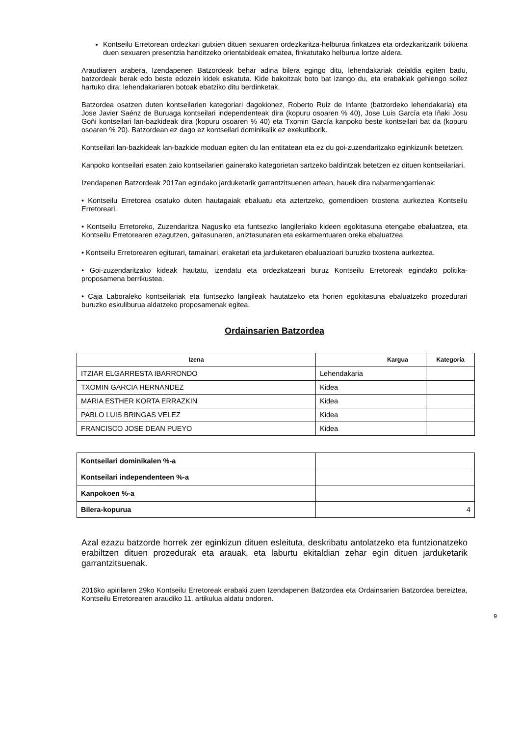Kontseilu Erretorean ordezkari gutxien dituen sexuaren ordezkaritza-helburua finkatzea eta ordezkaritzarik txikiena duen sexuaren presentzia handitzeko orientabideak ematea, finkatutako helburua lortze aldera.
Araudiaren arabera, Izendapenen Batzordeak behar adina bilera egingo ditu, lehendakariak deialdia egiten badu, batzordeak berak edo beste edozein kidek eskatuta. Kide bakoitzak boto bat izango du, eta erabakiak gehiengo soilez hartuko dira; lehendakariaren botoak ebatziko ditu berdinketak.
Batzordea osatzen duten kontseilarien kategoriari dagokionez, Roberto Ruiz de Infante (batzordeko lehendakaria) eta Jose Javier Saénz de Buruaga kontseilari independenteak dira (kopuru osoaren % 40), Jose Luis García eta Iñaki Josu Goñi kontseilari lan-bazkideak dira (kopuru osoaren % 40) eta Txomin García kanpoko beste kontseilari bat da (kopuru osoaren % 20). Batzordean ez dago ez kontseilari dominikalik ez exekutiborik.
Kontseilari lan-bazkideak lan-bazkide moduan egiten du lan entitatean eta ez du goi-zuzendaritzako eginkizunik betetzen.
Kanpoko kontseilari esaten zaio kontseilarien gainerako kategorietan sartzeko baldintzak betetzen ez dituen kontseilariari.
Izendapenen Batzordeak 2017an egindako jarduketarik garrantzitsuenen artean, hauek dira nabarmengarrienak:
• Kontseilu Erretorea osatuko duten hautagaiak ebaluatu eta aztertzeko, gomendioen txostena aurkeztea Kontseilu Erretoreari.
• Kontseilu Erretoreko, Zuzendaritza Nagusiko eta funtsezko langileriako kideen egokitasuna etengabe ebaluatzea, eta Kontseilu Erretorearen ezagutzen, gaitasunaren, aniztasunaren eta eskarmentuaren oreka ebaluatzea.
• Kontseilu Erretorearen egiturari, tamainari, eraketari eta jarduketaren ebaluazioari buruzko txostena aurkeztea.
• Goi-zuzendaritzako kideak hautatu, izendatu eta ordezkatzeari buruz Kontseilu Erretoreak egindako politika-proposamena berrikustea.
• Caja Laboraleko kontseilariak eta funtsezko langileak hautatzeko eta horien egokitasuna ebaluatzeko prozedurari buruzko eskuliburua aldatzeko proposamenak egitea.
Ordainsarien Batzordea
| Izena | Kargua | Kategoria |
| --- | --- | --- |
| ITZIAR ELGARRESTA IBARRONDO | Lehendakaria | |
| TXOMIN GARCIA HERNANDEZ | Kidea | |
| MARIA ESTHER KORTA ERRAZKIN | Kidea | |
| PABLO LUIS BRINGAS VELEZ | Kidea | |
| FRANCISCO JOSE DEAN PUEYO | Kidea | |
| Kontseilari dominikalen %-a | |
| Kontseilari independenteen %-a | |
| Kanpokoen %-a | |
| Bilera-kopurua | 4 |
Azal ezazu batzorde horrek zer eginkizun dituen esleituta, deskribatu antolatzeko eta funtzionatzeko erabiltzen dituen prozedurak eta arauak, eta laburtu ekitaldian zehar egin dituen jarduketarik garrantzitsuenak.
2016ko apirilaren 29ko Kontseilu Erretoreak erabaki zuen Izendapenen Batzordea eta Ordainsarien Batzordea bereiztea, Kontseilu Erretorearen araudiko 11. artikulua aldatu ondoren.
9